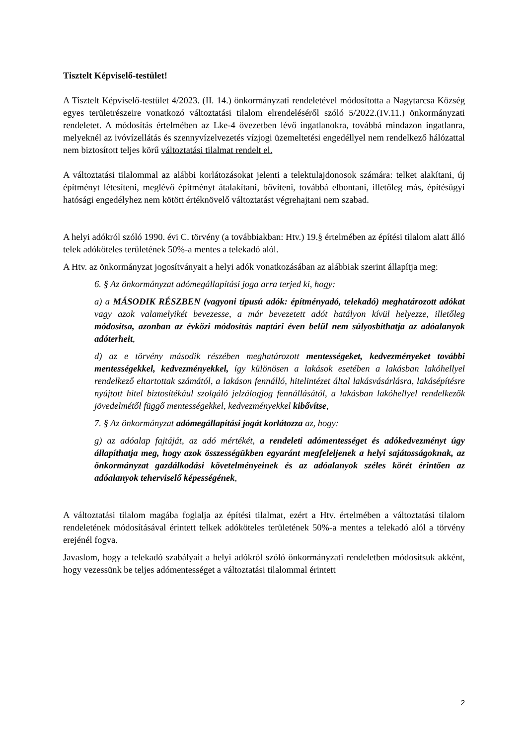Tisztelt Képviselő-testület!
A Tisztelt Képviselő-testület 4/2023. (II. 14.) önkormányzati rendeletével módosította a Nagytarcsa Község egyes területrészeire vonatkozó változtatási tilalom elrendeléséről szóló 5/2022.(IV.11.) önkormányzati rendeletet. A módosítás értelmében az Lke-4 övezetben lévő ingatlanokra, továbbá mindazon ingatlanra, melyeknél az ivóvízellátás és szennyvízelvezetés vízjogi üzemeltetési engedéllyel nem rendelkező hálózattal nem biztosított teljes körű változtatási tilalmat rendelt el.
A változtatási tilalommal az alábbi korlátozásokat jelenti a telektulajdonosok számára: telket alakítani, új építményt létesíteni, meglévő építményt átalakítani, bővíteni, továbbá elbontani, illetőleg más, építésügyi hatósági engedélyhez nem kötött értéknövelő változtatást végrehajtani nem szabad.
A helyi adókról szóló 1990. évi C. törvény (a továbbiakban: Htv.) 19.§ értelmében az építési tilalom alatt álló telek adóköteles területének 50%-a mentes a telekadó alól.
A Htv. az önkormányzat jogosítványait a helyi adók vonatkozásában az alábbiak szerint állapítja meg:
6. § Az önkormányzat adómegállapítási joga arra terjed ki, hogy:
a) a MÁSODIK RÉSZBEN (vagyoni típusú adók: építményadó, telekadó) meghatározott adókat vagy azok valamelyikét bevezesse, a már bevezetett adót hatályon kívül helyezze, illetőleg módosítsa, azonban az évközi módosítás naptári éven belül nem súlyosbíthatja az adóalanyok adóterheit,
d) az e törvény második részében meghatározott mentességeket, kedvezményeket további mentességekkel, kedvezményekkel, így különösen a lakások esetében a lakásban lakóhellyel rendelkező eltartottak számától, a lakáson fennálló, hitelintézet által lakásvásárlásra, lakásépítésre nyújtott hitel biztosítékául szolgáló jelzálogjog fennállásától, a lakásban lakóhellyel rendelkezők jövedelmétől függő mentességekkel, kedvezményekkel kibővítse,
7. § Az önkormányzat adómegállapítási jogát korlátozza az, hogy:
g) az adóalap fajtáját, az adó mértékét, a rendeleti adómentességet és adókedvezményt úgy állapíthatja meg, hogy azok összességükben egyaránt megfeleljenek a helyi sajátosságoknak, az önkormányzat gazdálkodási követelményeinek és az adóalanyok széles körét érintően az adóalanyok teherviselő képességének,
A változtatási tilalom magába foglalja az építési tilalmat, ezért a Htv. értelmében a változtatási tilalom rendeletének módosításával érintett telkek adóköteles területének 50%-a mentes a telekadó alól a törvény erejénél fogva.
Javaslom, hogy a telekadó szabályait a helyi adókról szóló önkormányzati rendeletben módosítsuk akként, hogy vezessünk be teljes adómentességet a változtatási tilalommal érintett
2